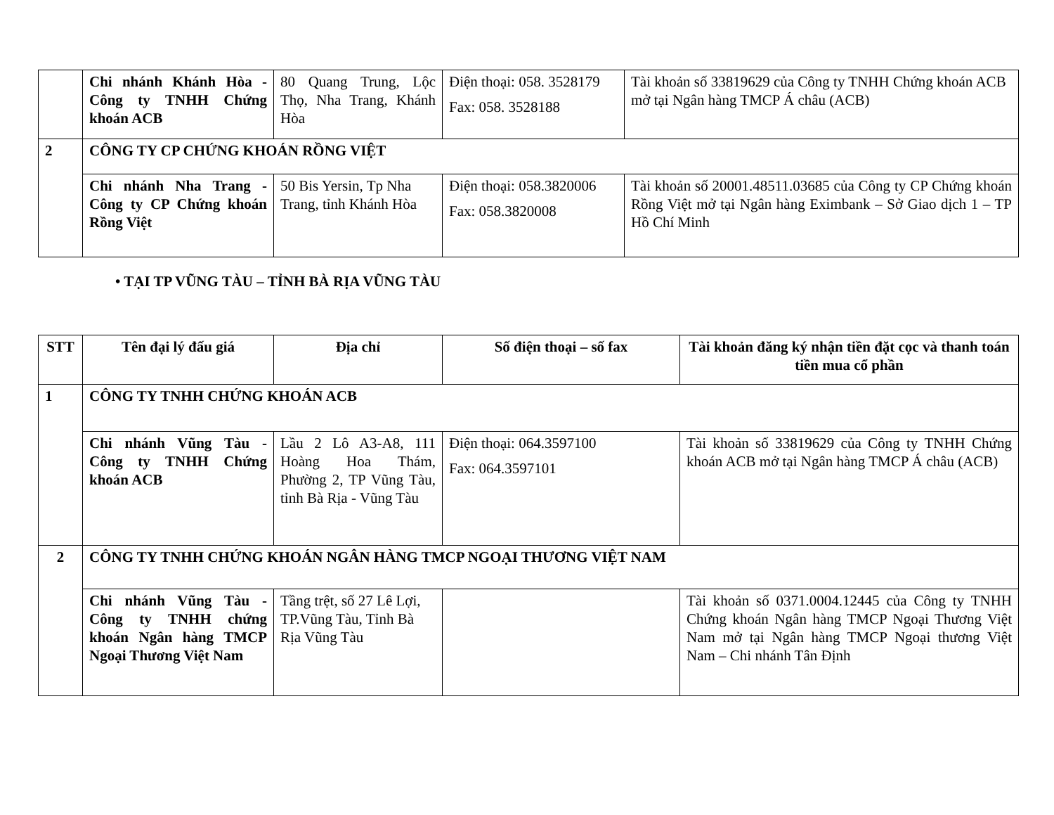| | Chi nhánh Khánh Hòa - Công ty TNHH Chứng khoán ACB | 80 Quang Trung, Lộc Thọ, Nha Trang, Khánh Hòa | Điện thoại: 058. 3528179 Fax: 058. 3528188 | Tài khoản số 33819629 của Công ty TNHH Chứng khoán ACB mở tại Ngân hàng TMCP Á châu (ACB) |
| 2 | CÔNG TY CP CHỨNG KHOÁN RỒNG VIỆT | | | |
| | Chi nhánh Nha Trang - Công ty CP Chứng khoán Rồng Việt | 50 Bis Yersin, Tp Nha Trang, tỉnh Khánh Hòa | Điện thoại: 058.3820006 Fax: 058.3820008 | Tài khoản số 20001.48511.03685 của Công ty CP Chứng khoán Rồng Việt mở tại Ngân hàng Eximbank – Sở Giao dịch 1 – TP Hồ Chí Minh |
• TẠI TP VŨNG TÀU – TỈNH BÀ RỊA VŨNG TÀU
| STT | Tên đại lý đấu giá | Địa chỉ | Số điện thoại – số fax | Tài khoản đăng ký nhận tiền đặt cọc và thanh toán tiền mua cổ phần |
| --- | --- | --- | --- | --- |
| 1 | CÔNG TY TNHH CHỨNG KHOÁN ACB | | | |
| | Chi nhánh Vũng Tàu - Công ty TNHH Chứng khoán ACB | Lầu 2 Lô A3-A8, 111 Hoàng Hoa Thám, Phường 2, TP Vũng Tàu, tỉnh Bà Rịa - Vũng Tàu | Điện thoại: 064.3597100 Fax: 064.3597101 | Tài khoản số 33819629 của Công ty TNHH Chứng khoán ACB mở tại Ngân hàng TMCP Á châu (ACB) |
| 2 | CÔNG TY TNHH CHỨNG KHOÁN NGÂN HÀNG TMCP NGOẠI THƯƠNG VIỆT NAM | | | |
| | Chi nhánh Vũng Tàu - Công ty TNHH chứng khoán Ngân hàng TMCP Ngoại Thương Việt Nam | Tầng trệt, số 27 Lê Lợi, TP.Vũng Tàu, Tỉnh Bà Rịa Vũng Tàu | | Tài khoản số 0371.0004.12445 của Công ty TNHH Chứng khoán Ngân hàng TMCP Ngoại Thương Việt Nam mở tại Ngân hàng TMCP Ngoại thương Việt Nam – Chi nhánh Tân Định |